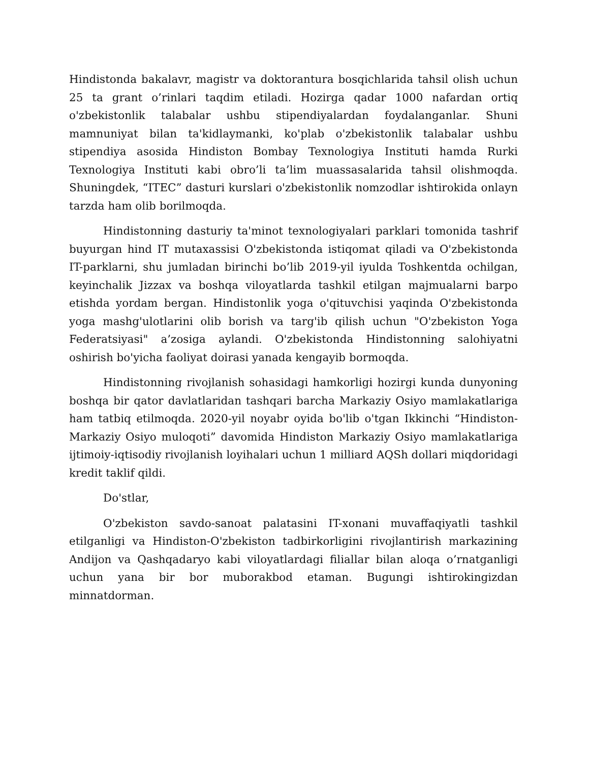Hindistonda bakalavr, magistr va doktorantura bosqichlarida tahsil olish uchun 25 ta grant o’rinlari taqdim etiladi. Hozirga qadar 1000 nafardan ortiq o'zbekistonlik talabalar ushbu stipendiyalardan foydalanganlar. Shuni mamnuniyat bilan ta'kidlaymanki, ko'plab o'zbekistonlik talabalar ushbu stipendiya asosida Hindiston Bombay Texnologiya Instituti hamda Rurki Texnologiya Instituti kabi obro’li ta’lim muassasalarida tahsil olishmoqda. Shuningdek, “ITEC” dasturi kurslari o'zbekistonlik nomzodlar ishtirokida onlayn tarzda ham olib borilmoqda.
Hindistonning dasturiy ta'minot texnologiyalari parklari tomonida tashrif buyurgan hind IT mutaxassisi O'zbekistonda istiqomat qiladi va O'zbekistonda IT-parklarni, shu jumladan birinchi bo’lib 2019-yil iyulda Toshkentda ochilgan, keyinchalik Jizzax va boshqa viloyatlarda tashkil etilgan majmualarni barpo etishda yordam bergan. Hindistonlik yoga o'qituvchisi yaqinda O'zbekistonda yoga mashg'ulotlarini olib borish va targ'ib qilish uchun "O'zbekiston Yoga Federatsiyasi" a’zosiga aylandi. O'zbekistonda Hindistonning salohiyatni oshirish bo'yicha faoliyat doirasi yanada kengayib bormoqda.
Hindistonning rivojlanish sohasidagi hamkorligi hozirgi kunda dunyoning boshqa bir qator davlatlaridan tashqari barcha Markaziy Osiyo mamlakatlariga ham tatbiq etilmoqda. 2020-yil noyabr oyida bo'lib o'tgan Ikkinchi “Hindiston-Markaziy Osiyo muloqoti” davomida Hindiston Markaziy Osiyo mamlakatlariga ijtimoiy-iqtisodiy rivojlanish loyihalari uchun 1 milliard AQSh dollari miqdoridagi kredit taklif qildi.
Do'stlar,
O'zbekiston savdo-sanoat palatasini IT-xonani muvaffaqiyatli tashkil etilganligi va Hindiston-O'zbekiston tadbirkorligini rivojlantirish markazining Andijon va Qashqadaryo kabi viloyatlardagi filiallar bilan aloqa o’rnatganligi uchun yana bir bor muborakbod etaman. Bugungi ishtirokingizdan minnatdorman.